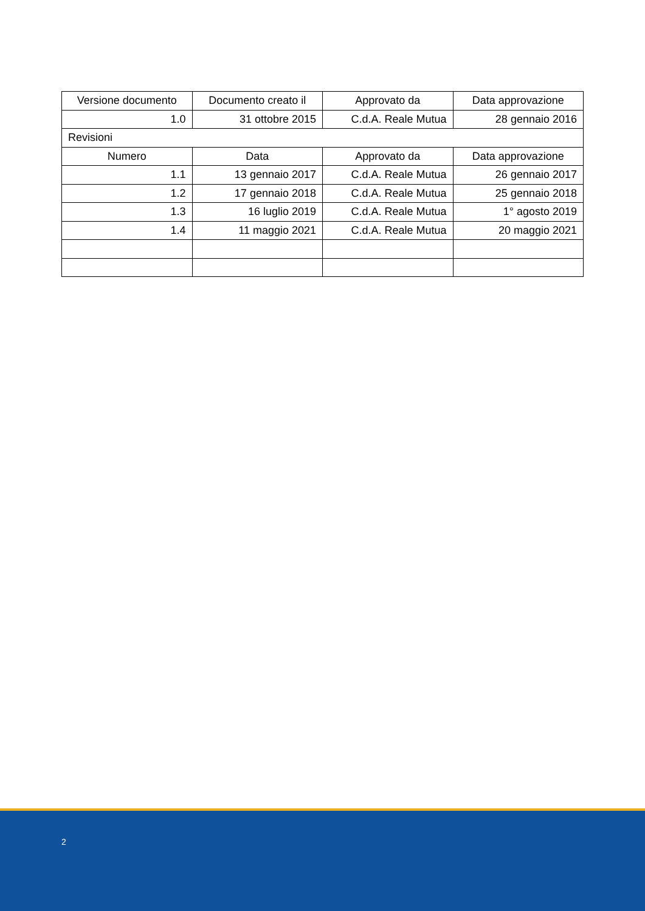| Versione documento | Documento creato il | Approvato da | Data approvazione |
| --- | --- | --- | --- |
| 1.0 | 31 ottobre 2015 | C.d.A. Reale Mutua | 28 gennaio 2016 |
| Revisioni | | | |
| Numero | Data | Approvato da | Data approvazione |
| 1.1 | 13 gennaio 2017 | C.d.A. Reale Mutua | 26 gennaio 2017 |
| 1.2 | 17 gennaio 2018 | C.d.A. Reale Mutua | 25 gennaio 2018 |
| 1.3 | 16 luglio 2019 | C.d.A. Reale Mutua | 1° agosto 2019 |
| 1.4 | 11 maggio 2021 | C.d.A. Reale Mutua | 20 maggio 2021 |
2